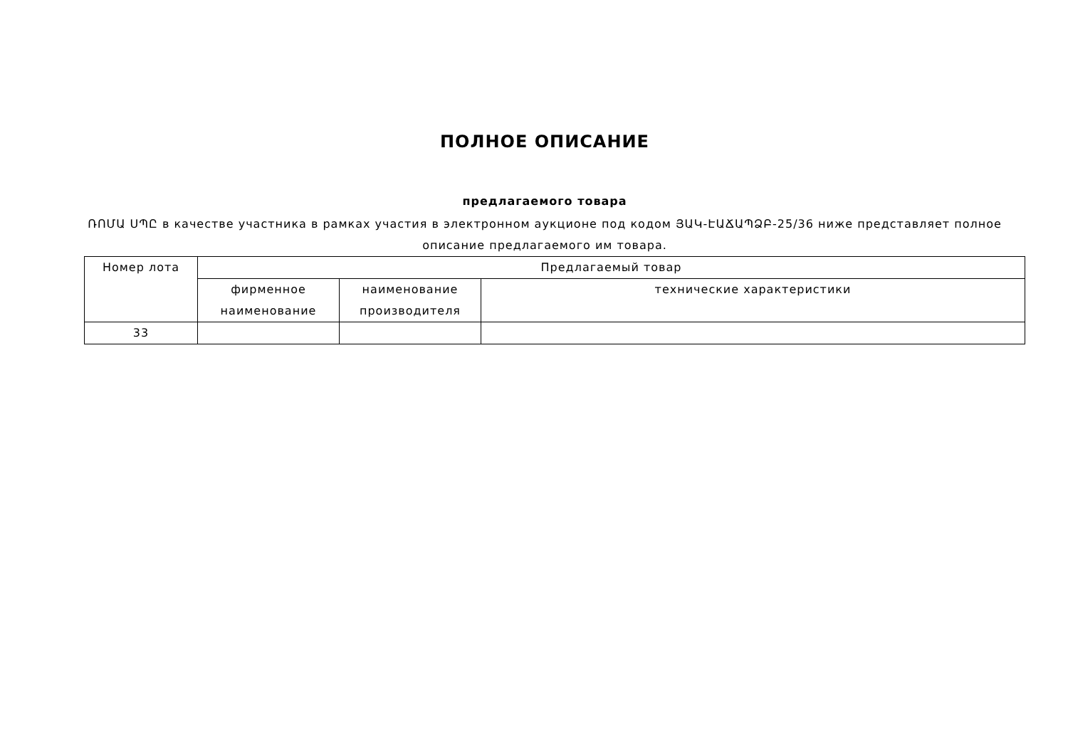ПОЛНОЕ ОПИСАНИЕ
предлагаемого товара
ՌՈՄԱ ՍՊԸ в качестве участника в рамках участия в электронном аукционе под кодом ՅԱԿ-ԷԱՃԱՊՁԲ-25/36 ниже представляет полное описание предлагаемого им товара.
| Номер лота | Предлагаемый товар | | |
| --- | --- | --- | --- |
| | фирменное наименование | наименование производителя | технические характеристики |
| 33 | | | |